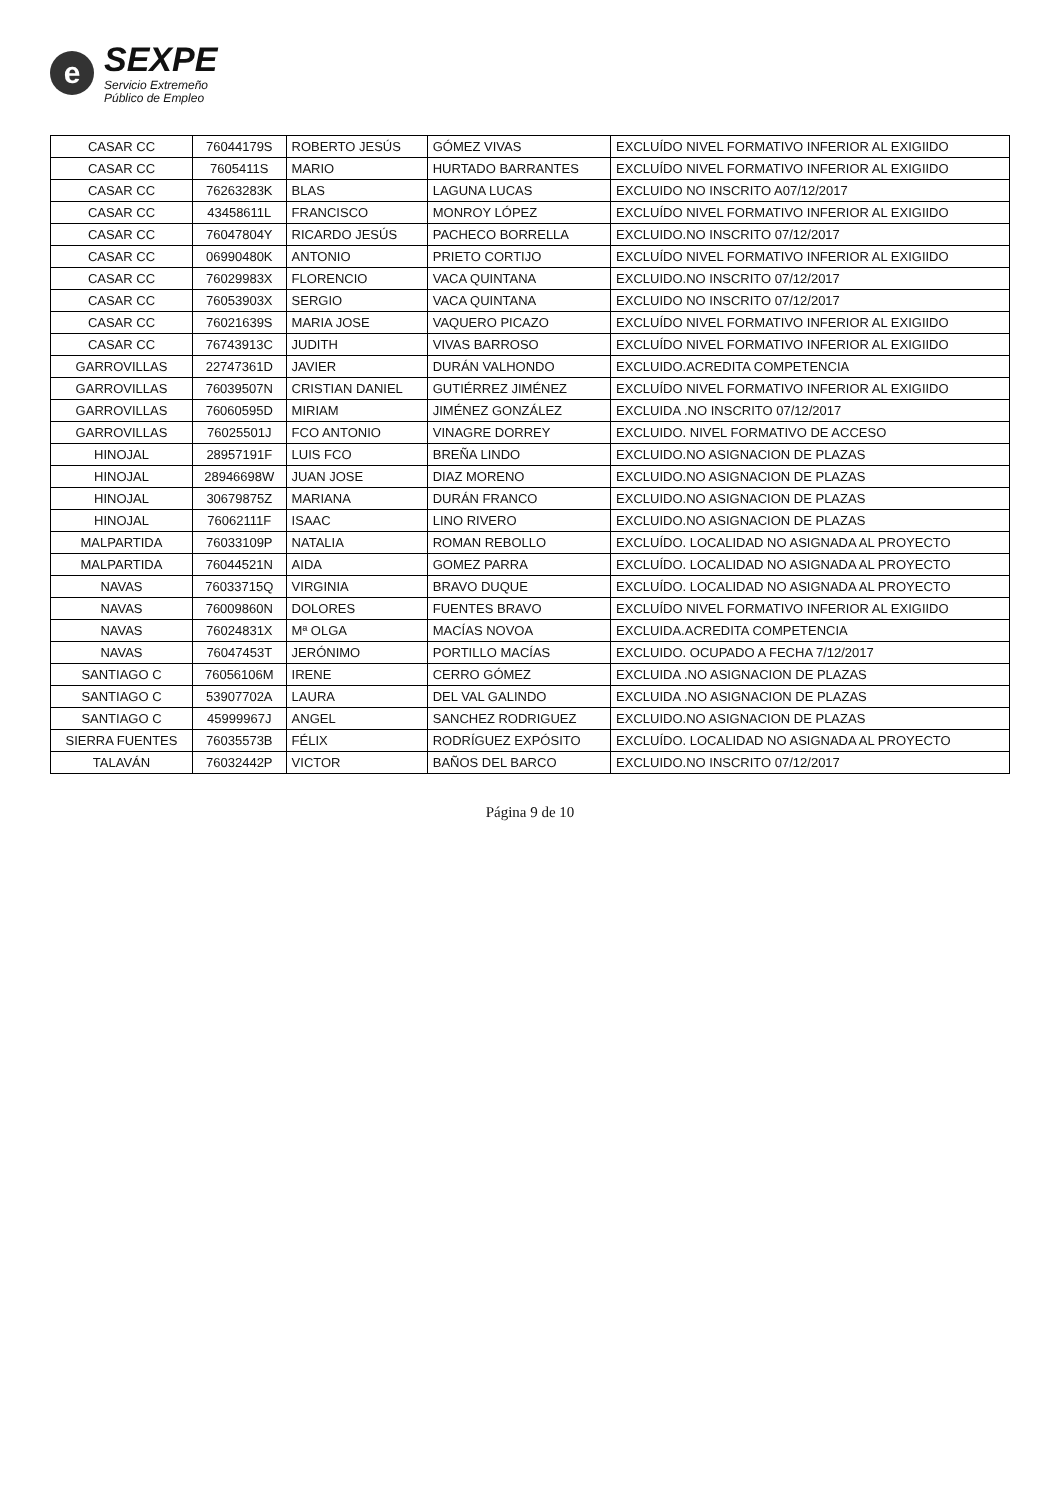e
SEXPE
Servicio Extremeño
Público de Empleo
| CASAR CC | 76044179S | ROBERTO JESÚS | GÓMEZ VIVAS | EXCLUÍDO NIVEL FORMATIVO INFERIOR AL EXIGIIDO |
| CASAR CC | 7605411S | MARIO | HURTADO BARRANTES | EXCLUÍDO NIVEL FORMATIVO INFERIOR AL EXIGIIDO |
| CASAR CC | 76263283K | BLAS | LAGUNA LUCAS | EXCLUIDO NO INSCRITO A07/12/2017 |
| CASAR CC | 43458611L | FRANCISCO | MONROY LÓPEZ | EXCLUÍDO NIVEL FORMATIVO INFERIOR AL EXIGIIDO |
| CASAR CC | 76047804Y | RICARDO JESÚS | PACHECO BORRELLA | EXCLUIDO.NO INSCRITO 07/12/2017 |
| CASAR CC | 06990480K | ANTONIO | PRIETO CORTIJO | EXCLUÍDO NIVEL FORMATIVO INFERIOR AL EXIGIIDO |
| CASAR CC | 76029983X | FLORENCIO | VACA QUINTANA | EXCLUIDO.NO INSCRITO 07/12/2017 |
| CASAR CC | 76053903X | SERGIO | VACA QUINTANA | EXCLUIDO NO INSCRITO 07/12/2017 |
| CASAR CC | 76021639S | MARIA JOSE | VAQUERO PICAZO | EXCLUÍDO NIVEL FORMATIVO INFERIOR AL EXIGIIDO |
| CASAR CC | 76743913C | JUDITH | VIVAS BARROSO | EXCLUÍDO NIVEL FORMATIVO INFERIOR AL EXIGIIDO |
| GARROVILLAS | 22747361D | JAVIER | DURÁN VALHONDO | EXCLUIDO.ACREDITA COMPETENCIA |
| GARROVILLAS | 76039507N | CRISTIAN DANIEL | GUTIÉRREZ JIMÉNEZ | EXCLUÍDO NIVEL FORMATIVO INFERIOR AL EXIGIIDO |
| GARROVILLAS | 76060595D | MIRIAM | JIMÉNEZ GONZÁLEZ | EXCLUIDA .NO INSCRITO 07/12/2017 |
| GARROVILLAS | 76025501J | FCO ANTONIO | VINAGRE DORREY | EXCLUIDO. NIVEL FORMATIVO DE ACCESO |
| HINOJAL | 28957191F | LUIS FCO | BREÑA LINDO | EXCLUIDO.NO ASIGNACION DE PLAZAS |
| HINOJAL | 28946698W | JUAN JOSE | DIAZ MORENO | EXCLUIDO.NO ASIGNACION DE PLAZAS |
| HINOJAL | 30679875Z | MARIANA | DURÁN FRANCO | EXCLUIDO.NO ASIGNACION DE PLAZAS |
| HINOJAL | 76062111F | ISAAC | LINO RIVERO | EXCLUIDO.NO ASIGNACION DE PLAZAS |
| MALPARTIDA | 76033109P | NATALIA | ROMAN REBOLLO | EXCLUÍDO. LOCALIDAD NO ASIGNADA AL PROYECTO |
| MALPARTIDA | 76044521N | AIDA | GOMEZ PARRA | EXCLUÍDO. LOCALIDAD NO ASIGNADA AL PROYECTO |
| NAVAS | 76033715Q | VIRGINIA | BRAVO DUQUE | EXCLUÍDO. LOCALIDAD NO ASIGNADA AL PROYECTO |
| NAVAS | 76009860N | DOLORES | FUENTES BRAVO | EXCLUÍDO NIVEL FORMATIVO INFERIOR AL EXIGIIDO |
| NAVAS | 76024831X | Mª OLGA | MACÍAS NOVOA | EXCLUIDA.ACREDITA COMPETENCIA |
| NAVAS | 76047453T | JERÓNIMO | PORTILLO MACÍAS | EXCLUIDO. OCUPADO A FECHA 7/12/2017 |
| SANTIAGO C | 76056106M | IRENE | CERRO GÓMEZ | EXCLUIDA .NO ASIGNACION DE PLAZAS |
| SANTIAGO C | 53907702A | LAURA | DEL VAL GALINDO | EXCLUIDA .NO ASIGNACION DE PLAZAS |
| SANTIAGO C | 45999967J | ANGEL | SANCHEZ RODRIGUEZ | EXCLUIDO.NO ASIGNACION DE PLAZAS |
| SIERRA FUENTES | 76035573B | FÉLIX | RODRÍGUEZ EXPÓSITO | EXCLUÍDO. LOCALIDAD NO ASIGNADA AL PROYECTO |
| TALAVÁN | 76032442P | VICTOR | BAÑOS DEL BARCO | EXCLUIDO.NO INSCRITO 07/12/2017 |
Página 9 de 10